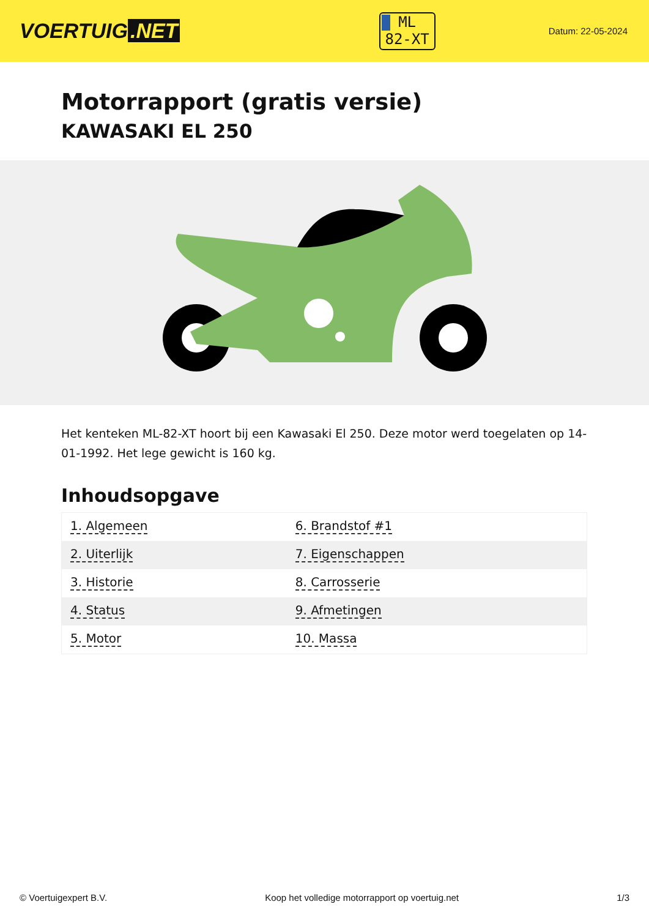VOERTUIG.NET
ML
82-XT
Datum: 22-05-2024
Motorrapport (gratis versie)
KAWASAKI EL 250
Het kenteken ML-82-XT hoort bij een Kawasaki El 250. Deze motor werd toegelaten op 14-01-1992. Het lege gewicht is 160 kg.
Inhoudsopgave
| 1. Algemeen | 6. Brandstof #1 |
| 2. Uiterlijk | 7. Eigenschappen |
| 3. Historie | 8. Carrosserie |
| 4. Status | 9. Afmetingen |
| 5. Motor | 10. Massa |
© Voertuigexpert B.V. Koop het volledige motorrapport op voertuig.net 1/3